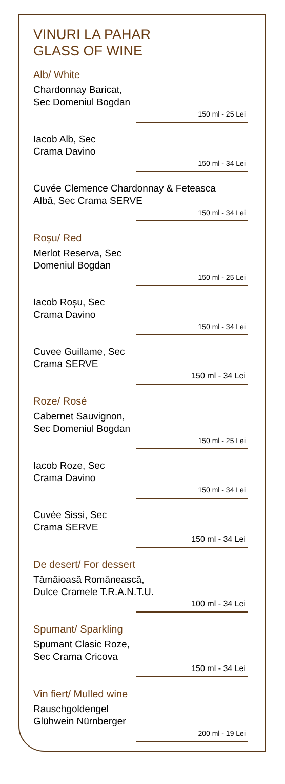VINURI LA PAHAR
GLASS OF WINE
Alb/ White
Chardonnay Baricat,
Sec Domeniul Bogdan
150 ml - 25 Lei
Iacob Alb, Sec
Crama Davino
150 ml - 34 Lei
Cuvée Clemence Chardonnay & Feteasca
Albă, Sec Crama SERVE
150 ml - 34 Lei
Roșu/ Red
Merlot Reserva, Sec
Domeniul Bogdan
150 ml - 25 Lei
Iacob Roșu, Sec
Crama Davino
150 ml - 34 Lei
Cuvee Guillame, Sec
Crama SERVE
150 ml - 34 Lei
Roze/ Rosé
Cabernet Sauvignon,
Sec Domeniul Bogdan
150 ml - 25 Lei
Iacob Roze, Sec
Crama Davino
150 ml - 34 Lei
Cuvée Sissi, Sec
Crama SERVE
150 ml - 34 Lei
De desert/ For dessert
Tâmăioasă Românească,
Dulce Cramele T.R.A.N.T.U.
100 ml - 34 Lei
Spumant/ Sparkling
Spumant Clasic Roze,
Sec Crama Cricova
150 ml - 34 Lei
Vin fiert/ Mulled wine
Rauschgoldengel
Glühwein Nürnberger
200 ml - 19 Lei